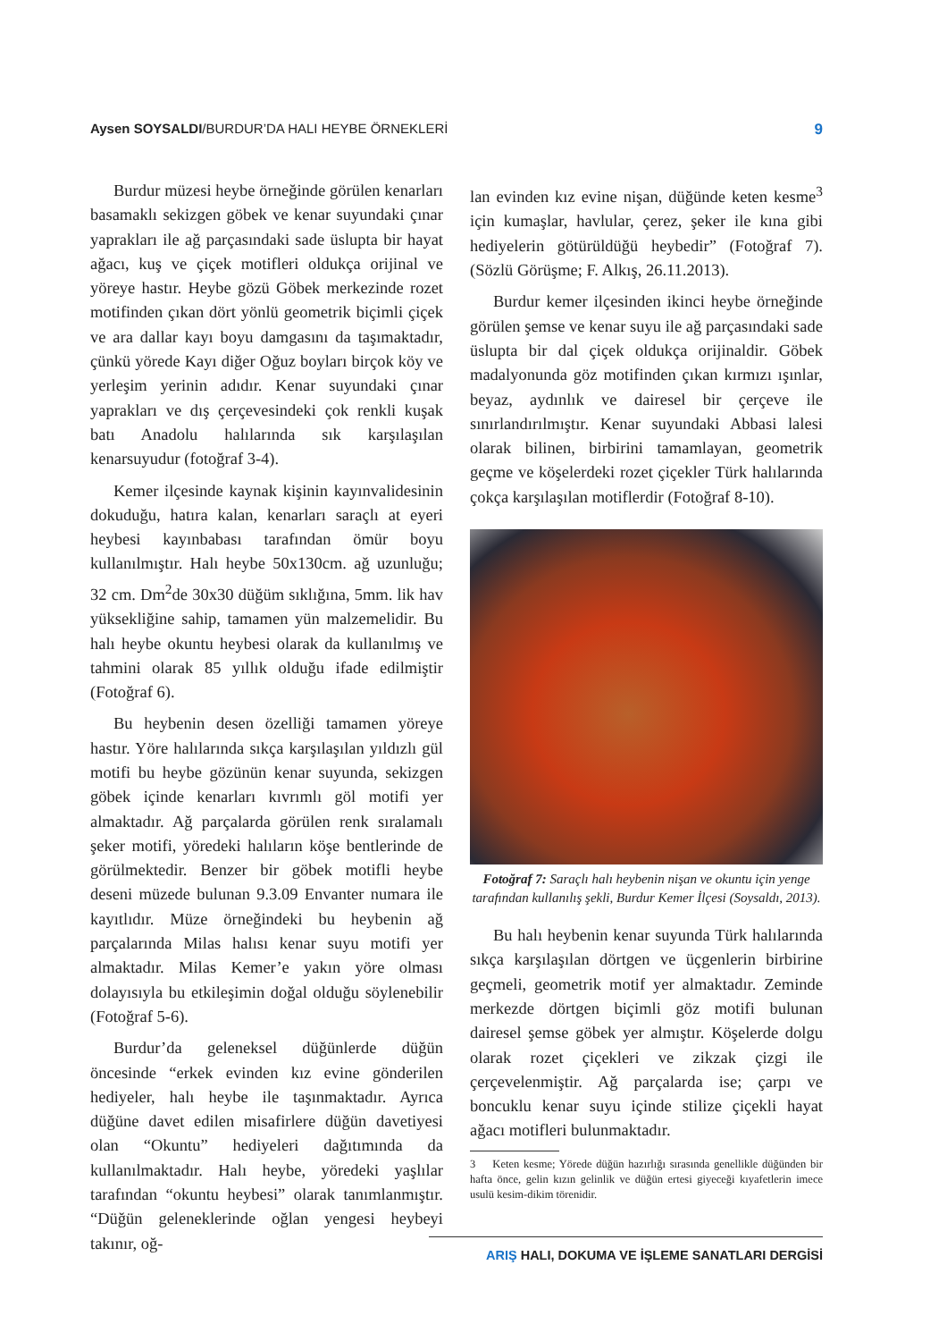Aysen SOYSALDI/BURDUR’DA HALI HEYBE ÖRNEKLERİ
9
Burdur müzesi heybe örneğinde görülen kenarları basamaklı sekizgen göbek ve kenar suyundaki çınar yaprakları ile ağ parçasındaki sade üslupta bir hayat ağacı, kuş ve çiçek motifleri oldukça orijinal ve yöreye hastır. Heybe gözü Göbek merkezinde rozet motifinden çıkan dört yönlü geometrik biçimli çiçek ve ara dallar kayı boyu damgasını da taşımaktadır, çünkü yörede Kayı diğer Oğuz boyları birçok köy ve yerleşim yerinin adıdır. Kenar suyundaki çınar yaprakları ve dış çerçevesindeki çok renkli kuşak batı Anadolu halılarında sık karşılaşılan kenarsuyudur (fotoğraf 3-4).
Kemer ilçesinde kaynak kişinin kayınvalidesinin dokuduğu, hatıra kalan, kenarları saraçlı at eyeri heybesi kayınbabası tarafından ömür boyu kullanılmıştır. Halı heybe 50x130cm. ağ uzunluğu; 32 cm. Dm<sup>2</sup>de 30x30 düğüm sıklığına, 5mm. lik hav yüksekliğine sahip, tamamen yün malzemelidir. Bu halı heybe okuntu heybesi olarak da kullanılmış ve tahmini olarak 85 yıllık olduğu ifade edilmiştir (Fotoğraf 6).
Bu heybenin desen özelliği tamamen yöreye hastır. Yöre halılarında sıkça karşılaşılan yıldızlı gül motifi bu heybe gözünün kenar suyunda, sekizgen göbek içinde kenarları kıvrımlı göl motifi yer almaktadır. Ağ parçalarda görülen renk sıralamalı şeker motifi, yöredeki halıların köşe bentlerinde de görülmektedir. Benzer bir göbek motifli heybe deseni müzede bulunan 9.3.09 Envanter numara ile kayıtlıdır. Müze örneğindeki bu heybenin ağ parçalarında Milas halısı kenar suyu motifi yer almaktadır. Milas Kemer’e yakın yöre olması dolayısıyla bu etkileşimin doğal olduğu söylenebilir (Fotoğraf 5-6).
Burdur’da geleneksel düğünlerde düğün öncesinde “erkek evinden kız evine gönderilen hediyeler, halı heybe ile taşınmaktadır. Ayrıca düğüne davet edilen misafirlere düğün davetiyesi olan “Okuntu” hediyeleri dağıtımında da kullanılmaktadır. Halı heybe, yöredeki yaşlılar tarafından “okuntu heybesi” olarak tanımlanmıştır. “Düğün geleneklerinde oğlan yengesi heybeyi takınır, oğ-
lan evinden kız evine nişan, düğünde keten kesme<sup>3</sup> için kumaşlar, havlular, çerez, şeker ile kına gibi hediyelerin götürüldüğü heybedir” (Fotoğraf 7). (Sözlü Görüşme; F. Alkış, 26.11.2013).
Burdur kemer ilçesinden ikinci heybe örneğinde görülen şemse ve kenar suyu ile ağ parçasındaki sade üslupta bir dal çiçek oldukça orijinaldir. Göbek madalyonunda göz motifinden çıkan kırmızı ışınlar, beyaz, aydınlık ve dairesel bir çerçeve ile sınırlandırılmıştır. Kenar suyundaki Abbasi lalesi olarak bilinen, birbirini tamamlayan, geometrik geçme ve köşelerdeki rozet çiçekler Türk halılarında çokça karşılaşılan motiflerdir (Fotoğraf 8-10).
Fotoğraf 7: Saraçlı halı heybenin nişan ve okuntu için yenge tarafından kullanılış şekli, Burdur Kemer İlçesi (Soysaldı, 2013).
Bu halı heybenin kenar suyunda Türk halılarında sıkça karşılaşılan dörtgen ve üçgenlerin birbirine geçmeli, geometrik motif yer almaktadır. Zeminde merkezde dörtgen biçimli göz motifi bulunan dairesel şemse göbek yer almıştır. Köşelerde dolgu olarak rozet çiçekleri ve zikzak çizgi ile çerçevelenmiştir. Ağ parçalarda ise; çarpı ve boncuklu kenar suyu içinde stilize çiçekli hayat ağacı motifleri bulunmaktadır.
3 Keten kesme; Yörede düğün hazırlığı sırasında genellikle düğünden bir hafta önce, gelin kızın gelinlik ve düğün ertesi giyeceği kıyafetlerin imece usulü kesim-dikim törenidir.
ARIŞ HALI, DOKUMA VE İŞLEME SANATLARI DERGİSİ